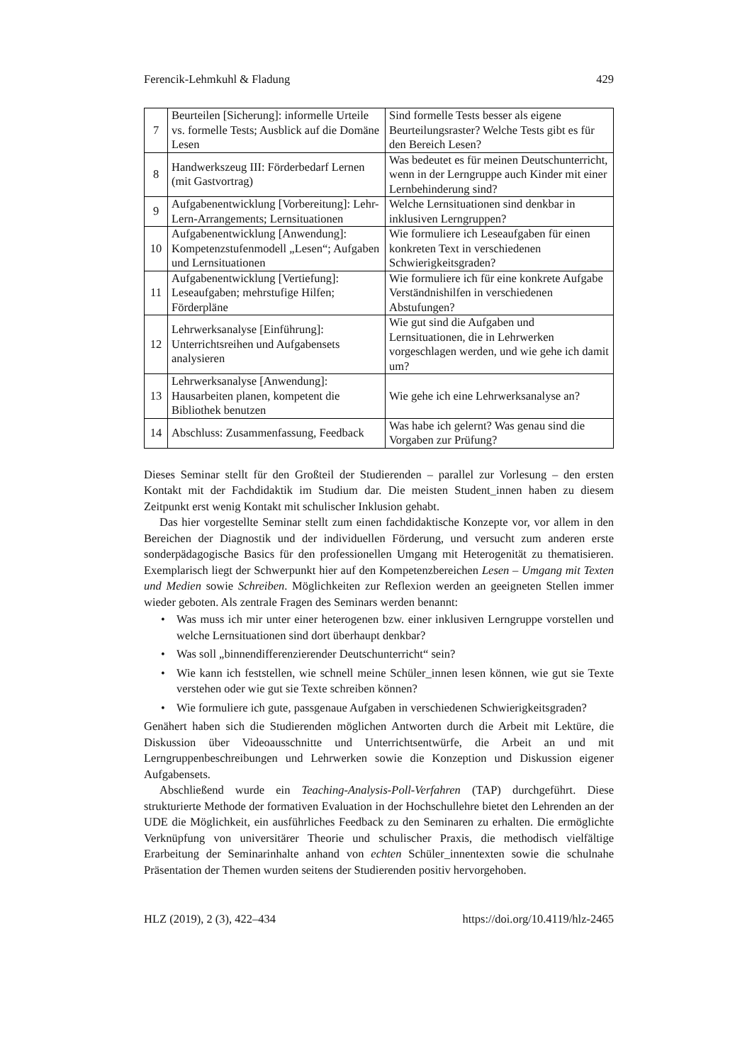Ferencik-Lehmkuhl & Fladung 429
| 7 | Beurteilen [Sicherung]: informelle Urteile vs. formelle Tests; Ausblick auf die Domäne Lesen | Sind formelle Tests besser als eigene Beurteilungsraster? Welche Tests gibt es für den Bereich Lesen? |
| 8 | Handwerkszeug III: Förderbedarf Lernen (mit Gastvortrag) | Was bedeutet es für meinen Deutschunterricht, wenn in der Lerngruppe auch Kinder mit einer Lernbehinderung sind? |
| 9 | Aufgabenentwicklung [Vorbereitung]: Lehr-Lern-Arrangements; Lernsituationen | Welche Lernsituationen sind denkbar in inklusiven Lerngruppen? |
| 10 | Aufgabenentwicklung [Anwendung]: Kompetenzstufenmodell „Lesen“; Aufgaben und Lernsituationen | Wie formuliere ich Leseaufgaben für einen konkreten Text in verschiedenen Schwierigkeitsgraden? |
| 11 | Aufgabenentwicklung [Vertiefung]: Leseaufgaben; mehrstufige Hilfen; Förderpläne | Wie formuliere ich für eine konkrete Aufgabe Verständnishilfen in verschiedenen Abstufungen? |
| 12 | Lehrwerksanalyse [Einführung]: Unterrichtsreihen und Aufgabensets analysieren | Wie gut sind die Aufgaben und Lernsituationen, die in Lehrwerken vorgeschlagen werden, und wie gehe ich damit um? |
| 13 | Lehrwerksanalyse [Anwendung]: Hausarbeiten planen, kompetent die Bibliothek benutzen | Wie gehe ich eine Lehrwerksanalyse an? |
| 14 | Abschluss: Zusammenfassung, Feedback | Was habe ich gelernt? Was genau sind die Vorgaben zur Prüfung? |
Dieses Seminar stellt für den Großteil der Studierenden – parallel zur Vorlesung – den ersten Kontakt mit der Fachdidaktik im Studium dar. Die meisten Student_innen haben zu diesem Zeitpunkt erst wenig Kontakt mit schulischer Inklusion gehabt.
Das hier vorgestellte Seminar stellt zum einen fachdidaktische Konzepte vor, vor allem in den Bereichen der Diagnostik und der individuellen Förderung, und versucht zum anderen erste sonderpädagogische Basics für den professionellen Umgang mit Heterogenität zu thematisieren. Exemplarisch liegt der Schwerpunkt hier auf den Kompetenzbereichen Lesen – Umgang mit Texten und Medien sowie Schreiben. Möglichkeiten zur Reflexion werden an geeigneten Stellen immer wieder geboten. Als zentrale Fragen des Seminars werden benannt:
• Was muss ich mir unter einer heterogenen bzw. einer inklusiven Lerngruppe vorstellen und welche Lernsituationen sind dort überhaupt denkbar?
• Was soll „binnendifferenzierender Deutschunterricht“ sein?
• Wie kann ich feststellen, wie schnell meine Schüler_innen lesen können, wie gut sie Texte verstehen oder wie gut sie Texte schreiben können?
• Wie formuliere ich gute, passgenaue Aufgaben in verschiedenen Schwierigkeitsgraden?
Genähert haben sich die Studierenden möglichen Antworten durch die Arbeit mit Lektüre, die Diskussion über Videoausschnitte und Unterrichtsentwürfe, die Arbeit an und mit Lerngruppenbeschreibungen und Lehrwerken sowie die Konzeption und Diskussion eigener Aufgabensets.
Abschließend wurde ein Teaching-Analysis-Poll-Verfahren (TAP) durchgeführt. Diese strukturierte Methode der formativen Evaluation in der Hochschullehre bietet den Lehrenden an der UDE die Möglichkeit, ein ausführliches Feedback zu den Seminaren zu erhalten. Die ermöglichte Verknüpfung von universitärer Theorie und schulischer Praxis, die methodisch vielfältige Erarbeitung der Seminarinhalte anhand von echten Schüler_innentexten sowie die schulnahe Präsentation der Themen wurden seitens der Studierenden positiv hervorgehoben.
HLZ (2019), 2 (3), 422–434 https://doi.org/10.4119/hlz-2465